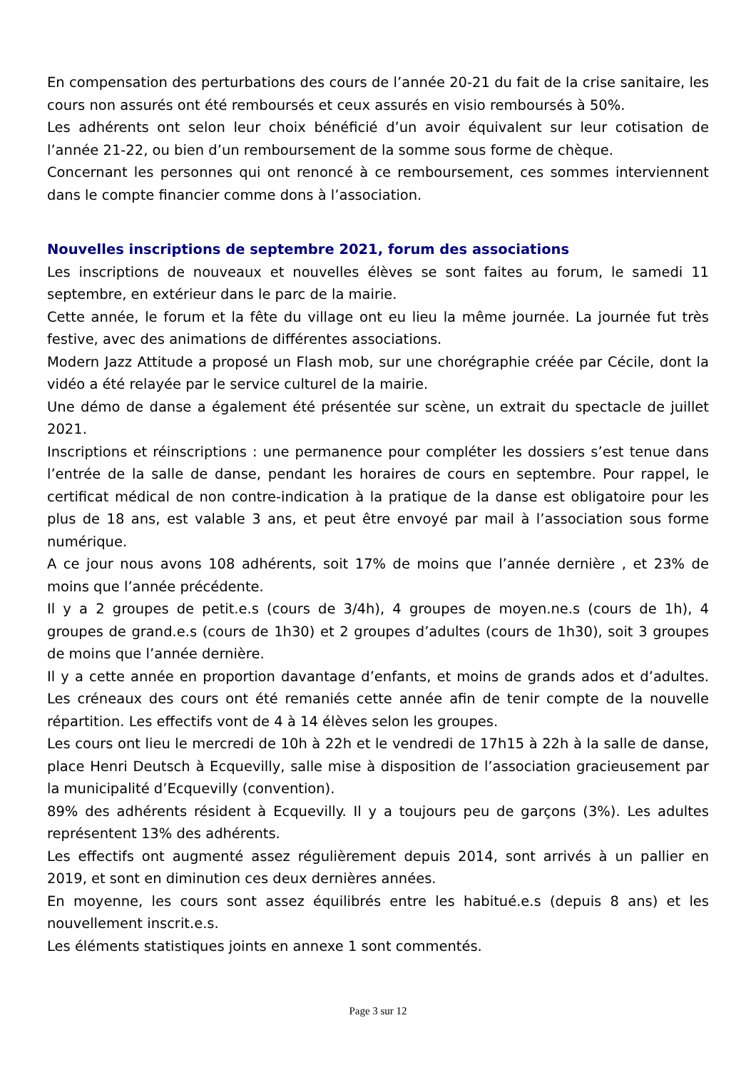En compensation des perturbations des cours de l’année 20-21 du fait de la crise sanitaire, les cours non assurés ont été remboursés et ceux assurés en visio remboursés à 50%.
Les adhérents ont selon leur choix bénéficié d’un avoir équivalent sur leur cotisation de l’année 21-22, ou bien d’un remboursement de la somme sous forme de chèque.
Concernant les personnes qui ont renoncé à ce remboursement, ces sommes interviennent dans le compte financier comme dons à l’association.
Nouvelles inscriptions de septembre 2021, forum des associations
Les inscriptions de nouveaux et nouvelles élèves se sont faites au forum, le samedi 11 septembre, en extérieur dans le parc de la mairie.
Cette année, le forum et la fête du village ont eu lieu la même journée. La journée fut très festive, avec des animations de différentes associations.
Modern Jazz Attitude a proposé un Flash mob, sur une chorégraphie créée par Cécile, dont la vidéo a été relayée par le service culturel de la mairie.
Une démo de danse a également été présentée sur scène, un extrait du spectacle de juillet 2021.
Inscriptions et réinscriptions : une permanence pour compléter les dossiers s’est tenue dans l’entrée de la salle de danse, pendant les horaires de cours en septembre. Pour rappel, le certificat médical de non contre-indication à la pratique de la danse est obligatoire pour les plus de 18 ans, est valable 3 ans, et peut être envoyé par mail à l’association sous forme numérique.
A ce jour nous avons 108 adhérents, soit 17% de moins que l’année dernière , et 23% de moins que l’année précédente.
Il y a 2 groupes de petit.e.s (cours de 3/4h), 4 groupes de moyen.ne.s (cours de 1h), 4 groupes de grand.e.s (cours de 1h30) et 2 groupes d’adultes (cours de 1h30), soit 3 groupes de moins que l’année dernière.
Il y a cette année en proportion davantage d’enfants, et moins de grands ados et d’adultes. Les créneaux des cours ont été remaniés cette année afin de tenir compte de la nouvelle répartition. Les effectifs vont de 4 à 14 élèves selon les groupes.
Les cours ont lieu le mercredi de 10h à 22h et le vendredi de 17h15 à 22h à la salle de danse, place Henri Deutsch à Ecquevilly, salle mise à disposition de l’association gracieusement par la municipalité d’Ecquevilly (convention).
89% des adhérents résident à Ecquevilly. Il y a toujours peu de garçons (3%). Les adultes représentent 13% des adhérents.
Les effectifs ont augmenté assez régulièrement depuis 2014, sont arrivés à un pallier en 2019, et sont en diminution ces deux dernières années.
En moyenne, les cours sont assez équilibrés entre les habitué.e.s (depuis 8 ans) et les nouvellement inscrit.e.s.
Les éléments statistiques joints en annexe 1 sont commentés.
Page 3 sur 12